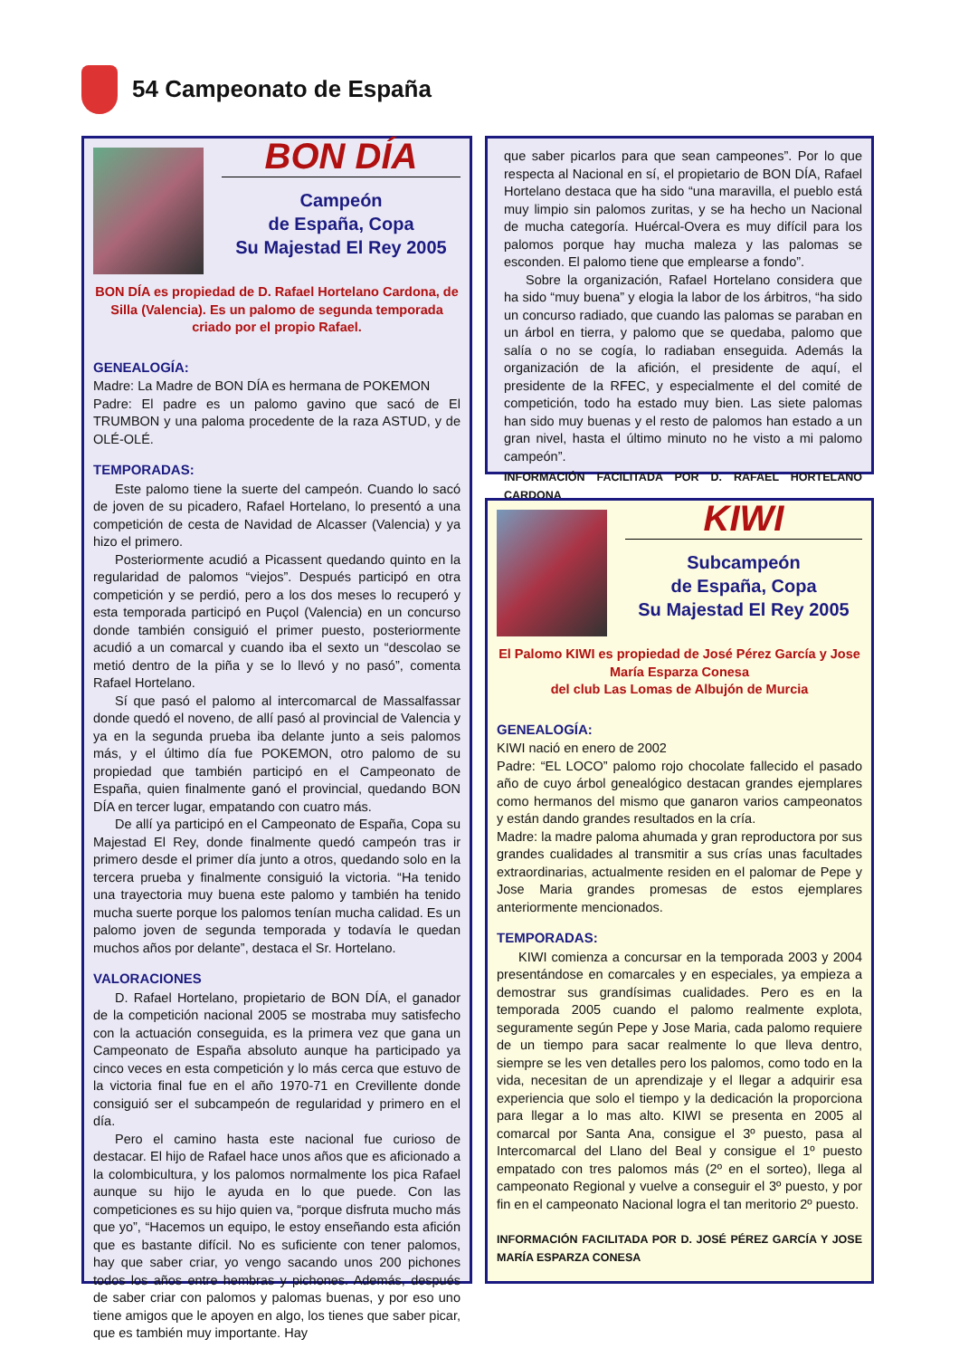54 Campeonato de España
BON DÍA
Campeón
de España, Copa
Su Majestad El Rey 2005
BON DÍA es propiedad de D. Rafael Hortelano Cardona, de Silla (Valencia). Es un palomo de segunda temporada criado por el propio Rafael.
GENEALOGÍA:
Madre: La Madre de BON DÍA es hermana de POKEMON
Padre: El padre es un palomo gavino que sacó de El TRUMBON y una paloma procedente de la raza ASTUD, y de OLÉ-OLÉ.
TEMPORADAS:
Este palomo tiene la suerte del campeón. Cuando lo sacó de joven de su picadero, Rafael Hortelano, lo presentó a una competición de cesta de Navidad de Alcasser (Valencia) y ya hizo el primero.
Posteriormente acudió a Picassent quedando quinto en la regularidad de palomos “viejos”. Después participó en otra competición y se perdió, pero a los dos meses lo recuperó y esta temporada participó en Puçol (Valencia) en un concurso donde también consiguió el primer puesto, posteriormente acudió a un comarcal y cuando iba el sexto un “descolao se metió dentro de la piña y se lo llevó y no pasó”, comenta Rafael Hortelano.
Sí que pasó el palomo al intercomarcal de Massalfassar donde quedó el noveno, de allí pasó al provincial de Valencia y ya en la segunda prueba iba delante junto a seis palomos más, y el último día fue POKEMON, otro palomo de su propiedad que también participó en el Campeonato de España, quien finalmente ganó el provincial, quedando BON DÍA en tercer lugar, empatando con cuatro más.
De allí ya participó en el Campeonato de España, Copa su Majestad El Rey, donde finalmente quedó campeón tras ir primero desde el primer día junto a otros, quedando solo en la tercera prueba y finalmente consiguió la victoria. “Ha tenido una trayectoria muy buena este palomo y también ha tenido mucha suerte porque los palomos tenían mucha calidad. Es un palomo joven de segunda temporada y todavía le quedan muchos años por delante”, destaca el Sr. Hortelano.
VALORACIONES
D. Rafael Hortelano, propietario de BON DÍA, el ganador de la competición nacional 2005 se mostraba muy satisfecho con la actuación conseguida, es la primera vez que gana un Campeonato de España absoluto aunque ha participado ya cinco veces en esta competición y lo más cerca que estuvo de la victoria final fue en el año 1970-71 en Crevillente donde consiguió ser el subcampeón de regularidad y primero en el día.
Pero el camino hasta este nacional fue curioso de destacar. El hijo de Rafael hace unos años que es aficionado a la colombicultura, y los palomos normalmente los pica Rafael aunque su hijo le ayuda en lo que puede. Con las competiciones es su hijo quien va, “porque disfruta mucho más que yo”, “Hacemos un equipo, le estoy enseñando esta afición que es bastante difícil. No es suficiente con tener palomos, hay que saber criar, yo vengo sacando unos 200 pichones todos los años entre hembras y pichones. Además, después de saber criar con palomos y palomas buenas, y por eso uno tiene amigos que le apoyen en algo, los tienes que saber picar, que es también muy importante. Hay
que saber picarlos para que sean campeones”. Por lo que respecta al Nacional en sí, el propietario de BON DÍA, Rafael Hortelano destaca que ha sido “una maravilla, el pueblo está muy limpio sin palomos zuritas, y se ha hecho un Nacional de mucha categoría. Huércal-Overa es muy difícil para los palomos porque hay mucha maleza y las palomas se esconden. El palomo tiene que emplearse a fondo”.
Sobre la organización, Rafael Hortelano considera que ha sido “muy buena” y elogia la labor de los árbitros, “ha sido un concurso radiado, que cuando las palomas se paraban en un árbol en tierra, y palomo que se quedaba, palomo que salía o no se cogía, lo radiaban enseguida. Además la organización de la afición, el presidente de aquí, el presidente de la RFEC, y especialmente el del comité de competición, todo ha estado muy bien. Las siete palomas han sido muy buenas y el resto de palomos han estado a un gran nivel, hasta el último minuto no he visto a mi palomo campeón”.
INFORMACIÓN FACILITADA POR D. RAFAEL HORTELANO CARDONA
KIWI
Subcampeón
de España, Copa
Su Majestad El Rey 2005
El Palomo KIWI es propiedad de José Pérez García y Jose María Esparza Conesa
del club Las Lomas de Albujón de Murcia
GENEALOGÍA:
KIWI nació en enero de 2002
Padre: “EL LOCO” palomo rojo chocolate fallecido el pasado año de cuyo árbol genealógico destacan grandes ejemplares como hermanos del mismo que ganaron varios campeonatos y están dando grandes resultados en la cría.
Madre: la madre paloma ahumada y gran reproductora por sus grandes cualidades al transmitir a sus crías unas facultades extraordinarias, actualmente residen en el palomar de Pepe y Jose Maria grandes promesas de estos ejemplares anteriormente mencionados.
TEMPORADAS:
KIWI comienza a concursar en la temporada 2003 y 2004 presentándose en comarcales y en especiales, ya empieza a demostrar sus grandísimas cualidades. Pero es en la temporada 2005 cuando el palomo realmente explota, seguramente según Pepe y Jose Maria, cada palomo requiere de un tiempo para sacar realmente lo que lleva dentro, siempre se les ven detalles pero los palomos, como todo en la vida, necesitan de un aprendizaje y el llegar a adquirir esa experiencia que solo el tiempo y la dedicación la proporciona para llegar a lo mas alto. KIWI se presenta en 2005 al comarcal por Santa Ana, consigue el 3º puesto, pasa al Intercomarcal del Llano del Beal y consigue el 1º puesto empatado con tres palomos más (2º en el sorteo), llega al campeonato Regional y vuelve a conseguir el 3º puesto, y por fin en el campeonato Nacional logra el tan meritorio 2º puesto.
INFORMACIÓN FACILITADA POR D. JOSÉ PÉREZ GARCÍA Y JOSE MARÍA ESPARZA CONESA